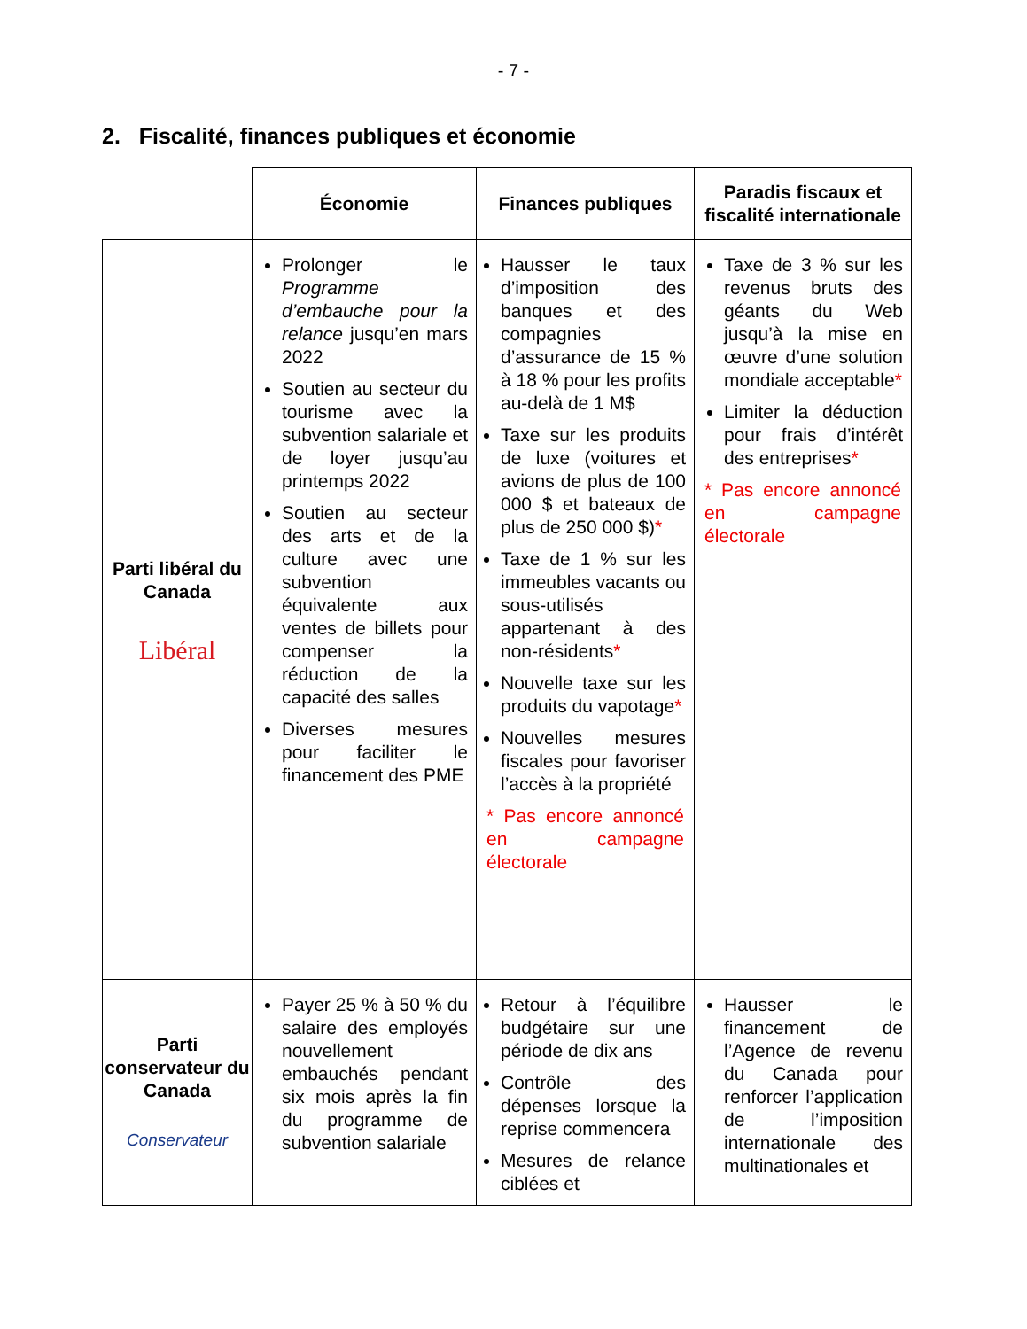- 7 -
2. Fiscalité, finances publiques et économie
| | Économie | Finances publiques | Paradis fiscaux et fiscalité internationale |
| Parti libéral du Canada Libéral | Prolonger le Programme d’embauche pour la relance jusqu’en mars 2022 Soutien au secteur du tourisme avec la subvention salariale et de loyer jusqu’au printemps 2022 Soutien au secteur des arts et de la culture avec une subvention équivalente aux ventes de billets pour compenser la réduction de la capacité des salles Diverses mesures pour faciliter le financement des PME | Hausser le taux d’imposition des banques et des compagnies d’assurance de 15 % à 18 % pour les profits au-delà de 1 M$ Taxe sur les produits de luxe (voitures et avions de plus de 100 000 $ et bateaux de plus de 250 000 $) * Taxe de 1 % sur les immeubles vacants ou sous-utilisés appartenant à des non-résidents * Nouvelle taxe sur les produits du vapotage * Nouvelles mesures fiscales pour favoriser l’accès à la propriété * Pas encore annoncé en campagne électorale | Taxe de 3 % sur les revenus bruts des géants du Web jusqu’à la mise en œuvre d’une solution mondiale acceptable * Limiter la déduction pour frais d’intérêt des entreprises * * Pas encore annoncé en campagne électorale |
| Parti conservateur du Canada Conservateur | Payer 25 % à 50 % du salaire des employés nouvellement embauchés pendant six mois après la fin du programme de subvention salariale | Retour à l’équilibre budgétaire sur une période de dix ans Contrôle des dépenses lorsque la reprise commencera Mesures de relance ciblées et | Hausser le financement de l’Agence de revenu du Canada pour renforcer l’application de l’imposition internationale des multinationales et |